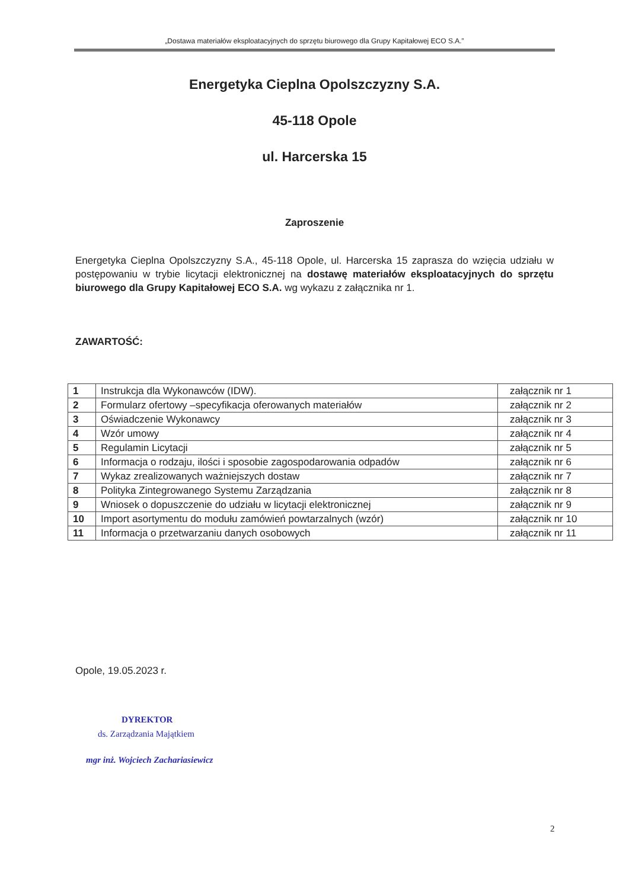„Dostawa materiałów eksploatacyjnych do sprzętu biurowego dla Grupy Kapitałowej ECO S.A.”
Energetyka Cieplna Opolszczyzny S.A.
45-118 Opole
ul. Harcerska 15
Zaproszenie
Energetyka Cieplna Opolszczyzny S.A., 45-118 Opole, ul. Harcerska 15 zaprasza do wzięcia udziału w postępowaniu w trybie licytacji elektronicznej na dostawę materiałów eksploatacyjnych do sprzętu biurowego dla Grupy Kapitałowej ECO S.A. wg wykazu z załącznika nr 1.
ZAWARTOŚĆ:
| 1 | Instrukcja dla Wykonawców (IDW). | załącznik nr 1 |
| 2 | Formularz ofertowy –specyfikacja oferowanych materiałów | załącznik nr 2 |
| 3 | Oświadczenie Wykonawcy | załącznik nr 3 |
| 4 | Wzór umowy | załącznik nr 4 |
| 5 | Regulamin Licytacji | załącznik nr 5 |
| 6 | Informacja o rodzaju, ilości i sposobie zagospodarowania odpadów | załącznik nr 6 |
| 7 | Wykaz zrealizowanych ważniejszych dostaw | załącznik nr 7 |
| 8 | Polityka Zintegrowanego Systemu Zarządzania | załącznik nr 8 |
| 9 | Wniosek o dopuszczenie do udziału w licytacji elektronicznej | załącznik nr 9 |
| 10 | Import asortymentu do modułu zamówień powtarzalnych (wzór) | załącznik nr 10 |
| 11 | Informacja o przetwarzaniu danych osobowych | załącznik nr 11 |
Opole, 19.05.2023 r.
DYREKTOR
ds. Zarządzania Majątkiem
mgr inż. Wojciech Zachariasiewicz
2